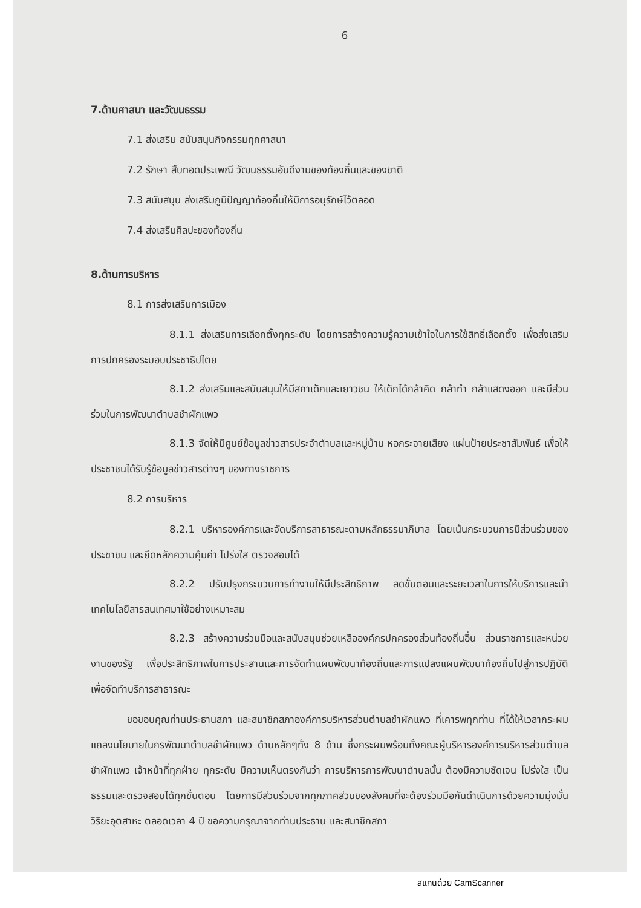6
7.ด้านศาสนา และวัฒนธรรม
7.1 ส่งเสริม สนับสนุนกิจกรรมทุกศาสนา
7.2 รักษา สืบทอดประเพณี วัฒนธรรมอันดีงามของท้องถิ่นและของชาติ
7.3 สนับสนุน ส่งเสริมภูมิปัญญาท้องถิ่นให้มีการอนุรักษ์ไว้ตลอด
7.4 ส่งเสริมศิลปะของท้องถิ่น
8.ด้านการบริหาร
8.1 การส่งเสริมการเมือง
8.1.1 ส่งเสริมการเลือกตั้งทุกระดับ โดยการสร้างความรู้ความเข้าใจในการใช้สิทธิ์เลือกตั้ง เพื่อส่งเสริมการปกครองระบอบประชาธิปไตย
8.1.2 ส่งเสริมและสนับสนุนให้มีสภาเด็กและเยาวชน ให้เด็กได้กล้าคิด กล้าทำ กล้าแสดงออก และมีส่วนร่วมในการพัฒนาตำบลชำผักแพว
8.1.3 จัดให้มีศูนย์ข้อมูลข่าวสารประจำตำบลและหมู่บ้าน หอกระจายเสียง แผ่นป้ายประชาสัมพันธ์ เพื่อให้ประชาชนได้รับรู้ข้อมูลข่าวสารต่างๆ ของทางราชการ
8.2 การบริหาร
8.2.1 บริหารองค์การและจัดบริการสาธารณะตามหลักธรรมาภิบาล โดยเน้นกระบวนการมีส่วนร่วมของประชาชน และยึดหลักความคุ้มค่า โปร่งใส ตรวจสอบได้
8.2.2 ปรับปรุงกระบวนการทำงานให้มีประสิทธิภาพ ลดขั้นตอนและระยะเวลาในการให้บริการและนำเทคโนโลยีสารสนเทศมาใช้อย่างเหมาะสม
8.2.3 สร้างความร่วมมือและสนับสนุนช่วยเหลือองค์กรปกครองส่วนท้องถิ่นอื่น ส่วนราชการและหน่วยงานของรัฐ เพื่อประสิทธิภาพในการประสานและการจัดทำแผนพัฒนาท้องถิ่นและการแปลงแผนพัฒนาท้องถิ่นไปสู่การปฏิบัติเพื่อจัดทำบริการสาธารณะ
ขอขอบคุณท่านประธานสภา และสมาชิกสภาองค์การบริหารส่วนตำบลชำผักแพว ที่เคารพทุกท่าน ที่ได้ให้เวลากระผมแถลงนโยบายในกรพัฒนาตำบลชำผักแพว ด้านหลักๆทั้ง 8 ด้าน ซึ่งกระผมพร้อมทั้งคณะผู้บริหารองค์การบริหารส่วนตำบลชำผักแพว เจ้าหน้าที่ทุกฝ่าย ทุกระดับ มีความเห็นตรงกันว่า การบริหารการพัฒนาตำบลนั้น ต้องมีความชัดเจน โปร่งใส เป็นธรรมและตรวจสอบได้ทุกขั้นตอน โดยการมีส่วนร่วมจากทุกภาคส่วนของสังคมที่จะต้องร่วมมือกันดำเนินการด้วยความมุ่งมั่น วิริยะอุตสาหะ ตลอดเวลา 4 ปี ขอความกรุณาจากท่านประธาน และสมาชิกสภา
สแกนด้วย CamScanner